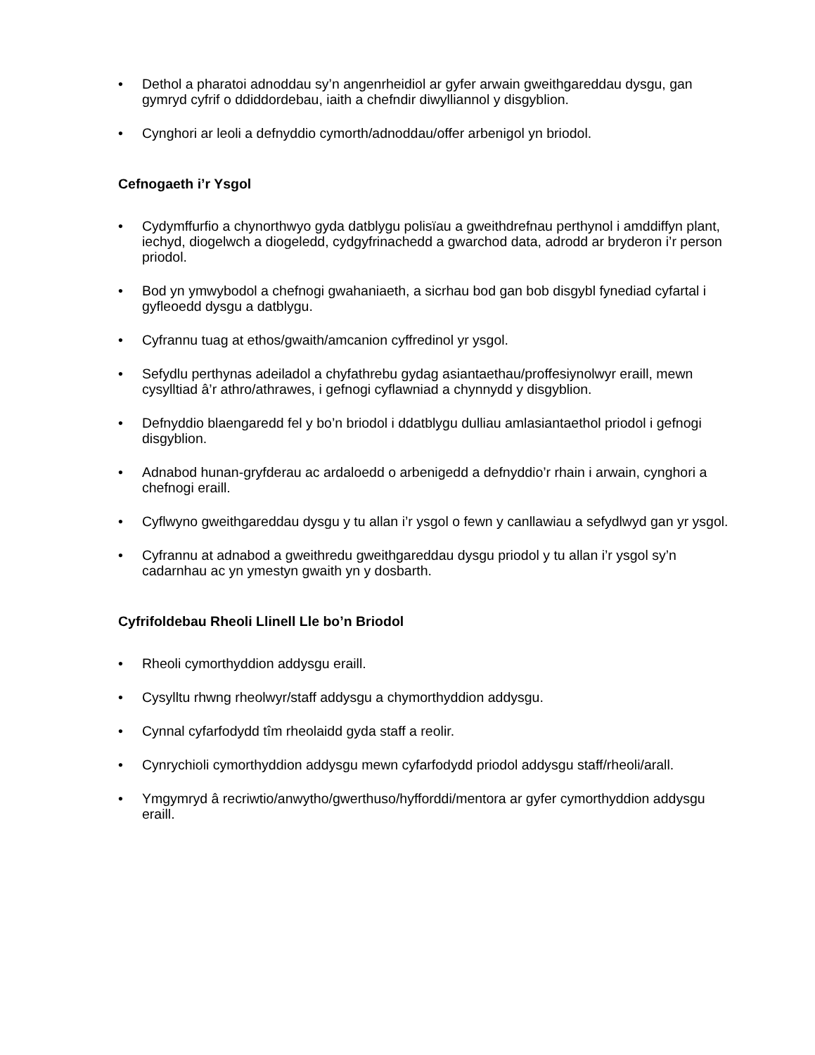• Dethol a pharatoi adnoddau sy’n angenrheidiol ar gyfer arwain gweithgareddau dysgu, gan gymryd cyfrif o ddiddordebau, iaith a chefndir diwylliannol y disgyblion.
• Cynghori ar leoli a defnyddio cymorth/adnoddau/offer arbenigol yn briodol.
Cefnogaeth i’r Ysgol
• Cydymffurfio a chynorthwyo gyda datblygu polisïau a gweithdrefnau perthynol i amddiffyn plant, iechyd, diogelwch a diogeledd, cydgyfrinachedd a gwarchod data, adrodd ar bryderon i’r person priodol.
• Bod yn ymwybodol a chefnogi gwahaniaeth, a sicrhau bod gan bob disgybl fynediad cyfartal i gyfleoedd dysgu a datblygu.
• Cyfrannu tuag at ethos/gwaith/amcanion cyffredinol yr ysgol.
• Sefydlu perthynas adeiladol a chyfathrebu gydag asiantaethau/proffesiynolwyr eraill, mewn cysylltiad â’r athro/athrawes, i gefnogi cyflawniad a chynnydd y disgyblion.
• Defnyddio blaengaredd fel y bo’n briodol i ddatblygu dulliau amlasiantaethol priodol i gefnogi disgyblion.
• Adnabod hunan-gryfderau ac ardaloedd o arbenigedd a defnyddio’r rhain i arwain, cynghori a chefnogi eraill.
• Cyflwyno gweithgareddau dysgu y tu allan i’r ysgol o fewn y canllawiau a sefydlwyd gan yr ysgol.
• Cyfrannu at adnabod a gweithredu gweithgareddau dysgu priodol y tu allan i’r ysgol sy’n cadarnhau ac yn ymestyn gwaith yn y dosbarth.
Cyfrifoldebau Rheoli Llinell Lle bo’n Briodol
• Rheoli cymorthyddion addysgu eraill.
• Cysylltu rhwng rheolwyr/staff addysgu a chymorthyddion addysgu.
• Cynnal cyfarfodydd tîm rheolaidd gyda staff a reolir.
• Cynrychioli cymorthyddion addysgu mewn cyfarfodydd priodol addysgu staff/rheoli/arall.
• Ymgymryd â recriwtio/anwytho/gwerthuso/hyfforddi/mentora ar gyfer cymorthyddion addysgu eraill.